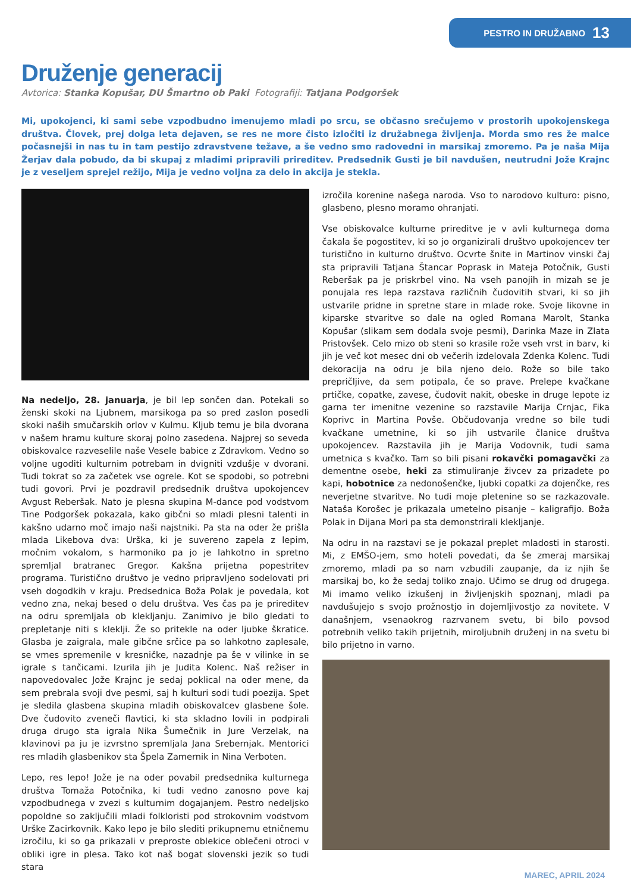PESTRO IN DRUŽABNO 13
Druženje generacij
Avtorica: Stanka Kopušar, DU Šmartno ob Paki Fotografiji: Tatjana Podgoršek
Mi, upokojenci, ki sami sebe vzpodbudno imenujemo mladi po srcu, se občasno srečujemo v prostorih upokojenskega društva. Človek, prej dolga leta dejaven, se res ne more čisto izločiti iz družabnega življenja. Morda smo res že malce počasnejši in nas tu in tam pestijo zdravstvene težave, a še vedno smo radovedni in marsikaj zmoremo. Pa je naša Mija Žerjav dala pobudo, da bi skupaj z mladimi pripravili prireditev. Predsednik Gusti je bil navdušen, neutrudni Jože Krajnc je z veseljem sprejel režijo, Mija je vedno voljna za delo in akcija je stekla.
Na nedeljo, 28. januarja, je bil lep sončen dan. Potekali so ženski skoki na Ljubnem, marsikoga pa so pred zaslon posedli skoki naših smučarskih orlov v Kulmu. Kljub temu je bila dvorana v našem hramu kulture skoraj polno zasedena. Najprej so seveda obiskovalce razveselile naše Vesele babice z Zdravkom. Vedno so voljne ugoditi kulturnim potrebam in dvigniti vzdušje v dvorani. Tudi tokrat so za začetek vse ogrele. Kot se spodobi, so potrebni tudi govori. Prvi je pozdravil predsednik društva upokojencev Avgust Reberšak. Nato je plesna skupina M-dance pod vodstvom Tine Podgoršek pokazala, kako gibčni so mladi plesni talenti in kakšno udarno moč imajo naši najstniki. Pa sta na oder že prišla mlada Likebova dva: Urška, ki je suvereno zapela z lepim, močnim vokalom, s harmoniko pa jo je lahkotno in spretno spremljal bratranec Gregor. Kakšna prijetna popestritev programa. Turistično društvo je vedno pripravljeno sodelovati pri vseh dogodkih v kraju. Predsednica Boža Polak je povedala, kot vedno zna, nekaj besed o delu društva. Ves čas pa je prireditev na odru spremljala ob klekljanju. Zanimivo je bilo gledati to prepletanje niti s klekljі. Že so pritekle na oder ljubke škratice. Glasba je zaigrala, male gibčne srčice pa so lahkotno zaplesale, se vmes spremenile v kresničke, nazadnje pa še v vilinke in se igrale s tančicami. Izurila jih je Judita Kolenc. Naš režiser in napovedovalec Jože Krajnc je sedaj poklical na oder mene, da sem prebrala svoji dve pesmi, saj h kulturi sodi tudi poezija. Spet je sledila glasbena skupina mladih obiskovalcev glasbene šole. Dve čudovito zveneči flavtici, ki sta skladno lovili in podpirali druga drugo sta igrala Nika Šumečnik in Jure Verzelak, na klavinovi pa ju je izvrstno spremljala Jana Srebernjak. Mentorici res mladih glasbenikov sta Špela Zamernik in Nina Verboten.
Lepo, res lepo! Jože je na oder povabil predsednika kulturnega društva Tomaža Potočnika, ki tudi vedno zanosno pove kaj vzpodbudnega v zvezi s kulturnim dogajanjem. Pestro nedeljsko popoldne so zaključili mladi folkloristi pod strokovnim vodstvom Urške Zacirkovnik. Kako lepo je bilo slediti prikupnemu etničnemu izročilu, ki so ga prikazali v preproste oblekice oblečeni otroci v obliki igre in plesa. Tako kot naš bogat slovenski jezik so tudi stara
izročila korenine našega naroda. Vso to narodovo kulturo: pisno, glasbeno, plesno moramo ohranjati.
Vse obiskovalce kulturne prireditve je v avli kulturnega doma čakala še pogostitev, ki so jo organizirali društvo upokojencev ter turistično in kulturno društvo. Ocvrte šnite in Martinov vinski čaj sta pripravili Tatjana Štancar Poprask in Mateja Potočnik, Gusti Reberšak pa je priskrbel vino. Na vseh panojih in mizah se je ponujala res lepa razstava različnih čudovitih stvari, ki so jih ustvarile pridne in spretne stare in mlade roke. Svoje likovne in kiparske stvaritve so dale na ogled Romana Marolt, Stanka Kopušar (slikam sem dodala svoje pesmi), Darinka Maze in Zlata Pristovšek. Celo mizo ob steni so krasile rože vseh vrst in barv, ki jih je več kot mesec dni ob večerih izdelovala Zdenka Kolenc. Tudi dekoracija na odru je bila njeno delo. Rože so bile tako prepričljive, da sem potipala, če so prave. Prelepe kvačkane prtičke, copatke, zavese, čudovit nakit, obeske in druge lepote iz garna ter imenitne vezenine so razstavile Marija Crnjac, Fika Koprivc in Martina Povše. Občudovanja vredne so bile tudi kvačkane umetnine, ki so jih ustvarile članice društva upokojencev. Razstavila jih je Marija Vodovnik, tudi sama umetnica s kvačko. Tam so bili pisani rokavčki pomagavčki za dementne osebe, heki za stimuliranje živcev za prizadete po kapi, hobotnice za nedonošenčke, ljubki copatki za dojenčke, res neverjetne stvaritve. No tudi moje pletenine so se razkazovale. Nataša Korošec je prikazala umetelno pisanje – kaligrafijo. Boža Polak in Dijana Mori pa sta demonstrirali klekljanje.
Na odru in na razstavi se je pokazal preplet mladosti in starosti. Mi, z EMŠO-jem, smo hoteli povedati, da še zmeraj marsikaj zmoremo, mladi pa so nam vzbudili zaupanje, da iz njih še marsikaj bo, ko že sedaj toliko znajo. Učimo se drug od drugega. Mi imamo veliko izkušenj in življenjskih spoznanj, mladi pa navdušujejo s svojo prožnostjo in dojemljivostjo za novitete. V današnjem, vsenaokrog razrvanem svetu, bi bilo povsod potrebnih veliko takih prijetnih, miroljubnih druženj in na svetu bi bilo prijetno in varno.
MAREC, APRIL 2024